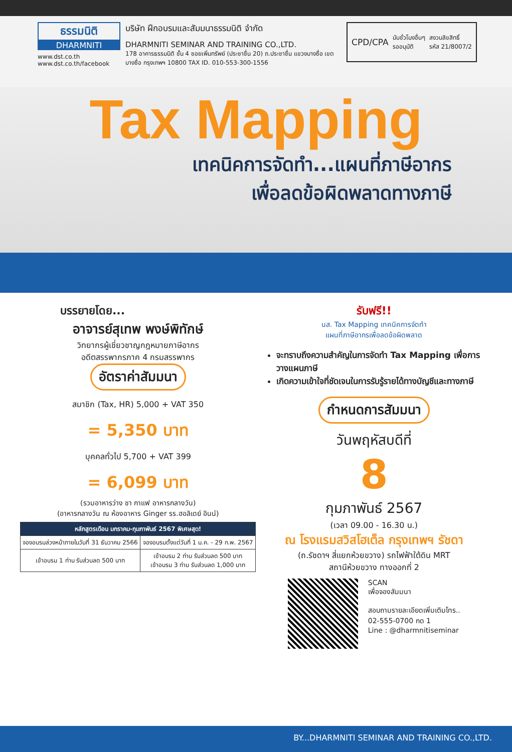ธรรมนิติ
DHARMNITI
www.dst.co.th
www.dst.co.th/facebook
บริษัท ฝึกอบรมและสัมมนาธรรมนิติ จำกัด
DHARMNITI SEMINAR AND TRAINING CO.,LTD.
178 อาคารธรรมนิติ ชั้น 4 ซอยเพิ่มทรัพย์ (ประชาชื่น 20) ถ.ประชาชื่น แขวงบางซื่อ เขตบางซื่อ กรุงเทพฯ 10800 TAX ID. 010-553-300-1556
CPD/CPA นับชั่วโมงอื่นๆ
รออนุมัติ สงวนลิขสิทธิ์
รหัส 21/8007/2
Tax Mapping
เทคนิคการจัดทำ...แผนที่ภาษีอากร
เพื่อลดข้อผิดพลาดทางภาษี
บรรยายโดย...
อาจารย์สุเทพ พงษ์พิทักษ์
วิทยากรผู้เชี่ยวชาญกฎหมายภาษีอากร
อดีตสรรพากรภาค 4 กรมสรรพากร
อัตราค่าสัมมนา
สมาชิก (Tax, HR) 5,000 + VAT 350
= 5,350 บาท
บุคคลทั่วไป 5,700 + VAT 399
= 6,099 บาท
(รวมอาหารว่าง ชา กาแฟ อาหารกลางวัน)
(อาหารกลางวัน ณ ห้องอาหาร Ginger รร.ฮอลิเดย์ อินน์)
| หลักสูตรเดือน มกราคม-กุมภาพันธ์ 2567 พิเศษสุด! | |
| --- | --- |
| จองอบรมล่วงหน้าภายในวันที่ 31 ธันวาคม 2566 | จองอบรมตั้งแต่วันที่ 1 ม.ค. - 29 ก.พ. 2567 |
| เข้าอบรม 1 ท่าน รับส่วนลด 500 บาท | เข้าอบรม 2 ท่าน รับส่วนลด 500 บาท เข้าอบรม 3 ท่าน รับส่วนลด 1,000 บาท |
รับฟรี!!
นส. Tax Mapping เทคนิคการจัดทำ
แผนที่ภาษีอากรเพื่อลดข้อผิดพลาด
จะทราบถึงความสำคัญในการจัดทำ Tax Mapping เพื่อการวางแผนภาษี
เกิดความเข้าใจที่ชัดเจนในการรับรู้รายได้ทางบัญชีและทางภาษี
กำหนดการสัมมนา
วันพฤหัสบดีที่
8
กุมภาพันธ์ 2567
(เวลา 09.00 - 16.30 น.)
ณ โรงแรมสวิสโฮเต็ล กรุงเทพฯ รัชดา
(ถ.รัชดาฯ สี่แยกห้วยขวาง) รถไฟฟ้าใต้ดิน MRT
สถานีห้วยขวาง ทางออกที่ 2
SCAN
เพื่อจองสัมมนา
สอบถามรายละเอียดเพิ่มเติมโทร..
02-555-0700 กด 1
Line : @dharmnitiseminar
BY...DHARMNITI SEMINAR AND TRAINING CO.,LTD.